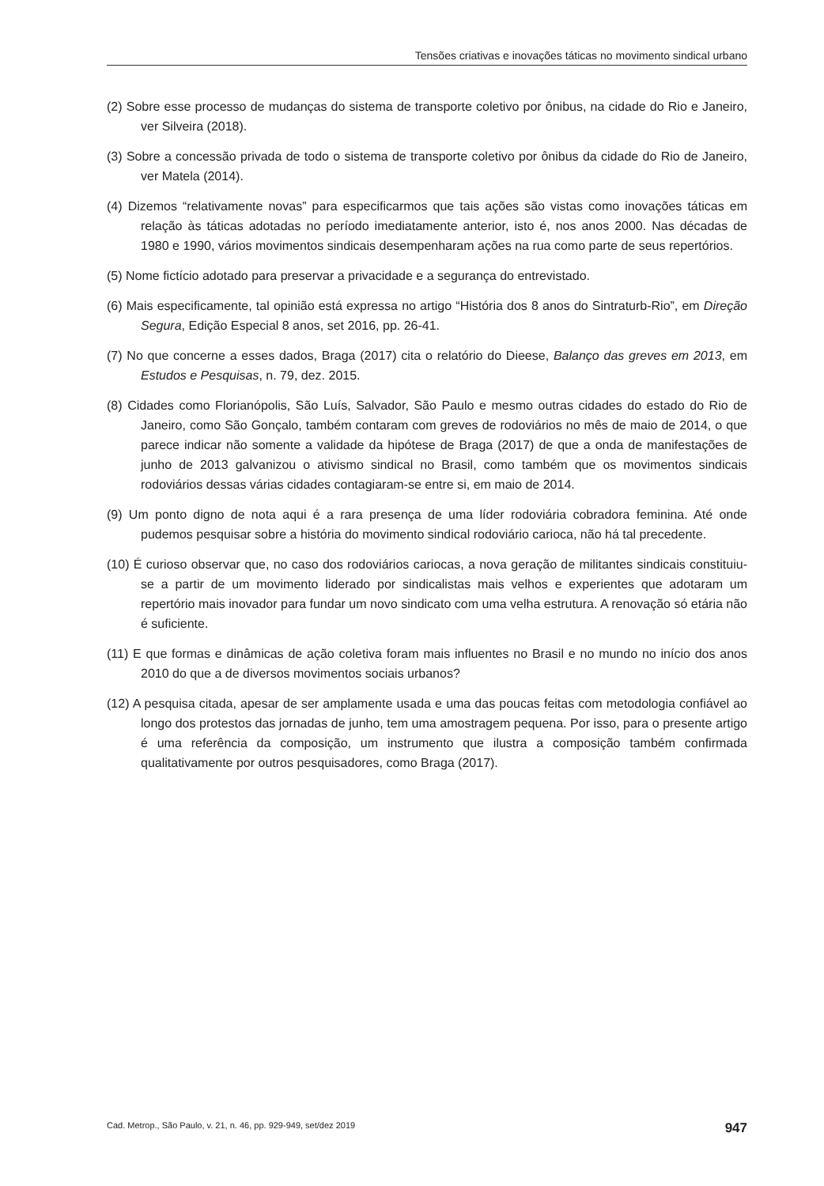Tensões criativas e inovações táticas no movimento sindical urbano
(2) Sobre esse processo de mudanças do sistema de transporte coletivo por ônibus, na cidade do Rio e Janeiro, ver Silveira (2018).
(3) Sobre a concessão privada de todo o sistema de transporte coletivo por ônibus da cidade do Rio de Janeiro, ver Matela (2014).
(4) Dizemos “relativamente novas” para especificarmos que tais ações são vistas como inovações táticas em relação às táticas adotadas no período imediatamente anterior, isto é, nos anos 2000. Nas décadas de 1980 e 1990, vários movimentos sindicais desempenharam ações na rua como parte de seus repertórios.
(5) Nome fictício adotado para preservar a privacidade e a segurança do entrevistado.
(6) Mais especificamente, tal opinião está expressa no artigo “História dos 8 anos do Sintraturb-Rio”, em Direção Segura, Edição Especial 8 anos, set 2016, pp. 26-41.
(7) No que concerne a esses dados, Braga (2017) cita o relatório do Dieese, Balanço das greves em 2013, em Estudos e Pesquisas, n. 79, dez. 2015.
(8) Cidades como Florianópolis, São Luís, Salvador, São Paulo e mesmo outras cidades do estado do Rio de Janeiro, como São Gonçalo, também contaram com greves de rodoviários no mês de maio de 2014, o que parece indicar não somente a validade da hipótese de Braga (2017) de que a onda de manifestações de junho de 2013 galvanizou o ativismo sindical no Brasil, como também que os movimentos sindicais rodoviários dessas várias cidades contagiaram-se entre si, em maio de 2014.
(9) Um ponto digno de nota aqui é a rara presença de uma líder rodoviária cobradora feminina. Até onde pudemos pesquisar sobre a história do movimento sindical rodoviário carioca, não há tal precedente.
(10) É curioso observar que, no caso dos rodoviários cariocas, a nova geração de militantes sindicais constituiu-se a partir de um movimento liderado por sindicalistas mais velhos e experientes que adotaram um repertório mais inovador para fundar um novo sindicato com uma velha estrutura. A renovação só etária não é suficiente.
(11) E que formas e dinâmicas de ação coletiva foram mais influentes no Brasil e no mundo no início dos anos 2010 do que a de diversos movimentos sociais urbanos?
(12) A pesquisa citada, apesar de ser amplamente usada e uma das poucas feitas com metodologia confiável ao longo dos protestos das jornadas de junho, tem uma amostragem pequena. Por isso, para o presente artigo é uma referência da composição, um instrumento que ilustra a composição também confirmada qualitativamente por outros pesquisadores, como Braga (2017).
Cad. Metrop., São Paulo, v. 21, n. 46, pp. 929-949, set/dez 2019 947